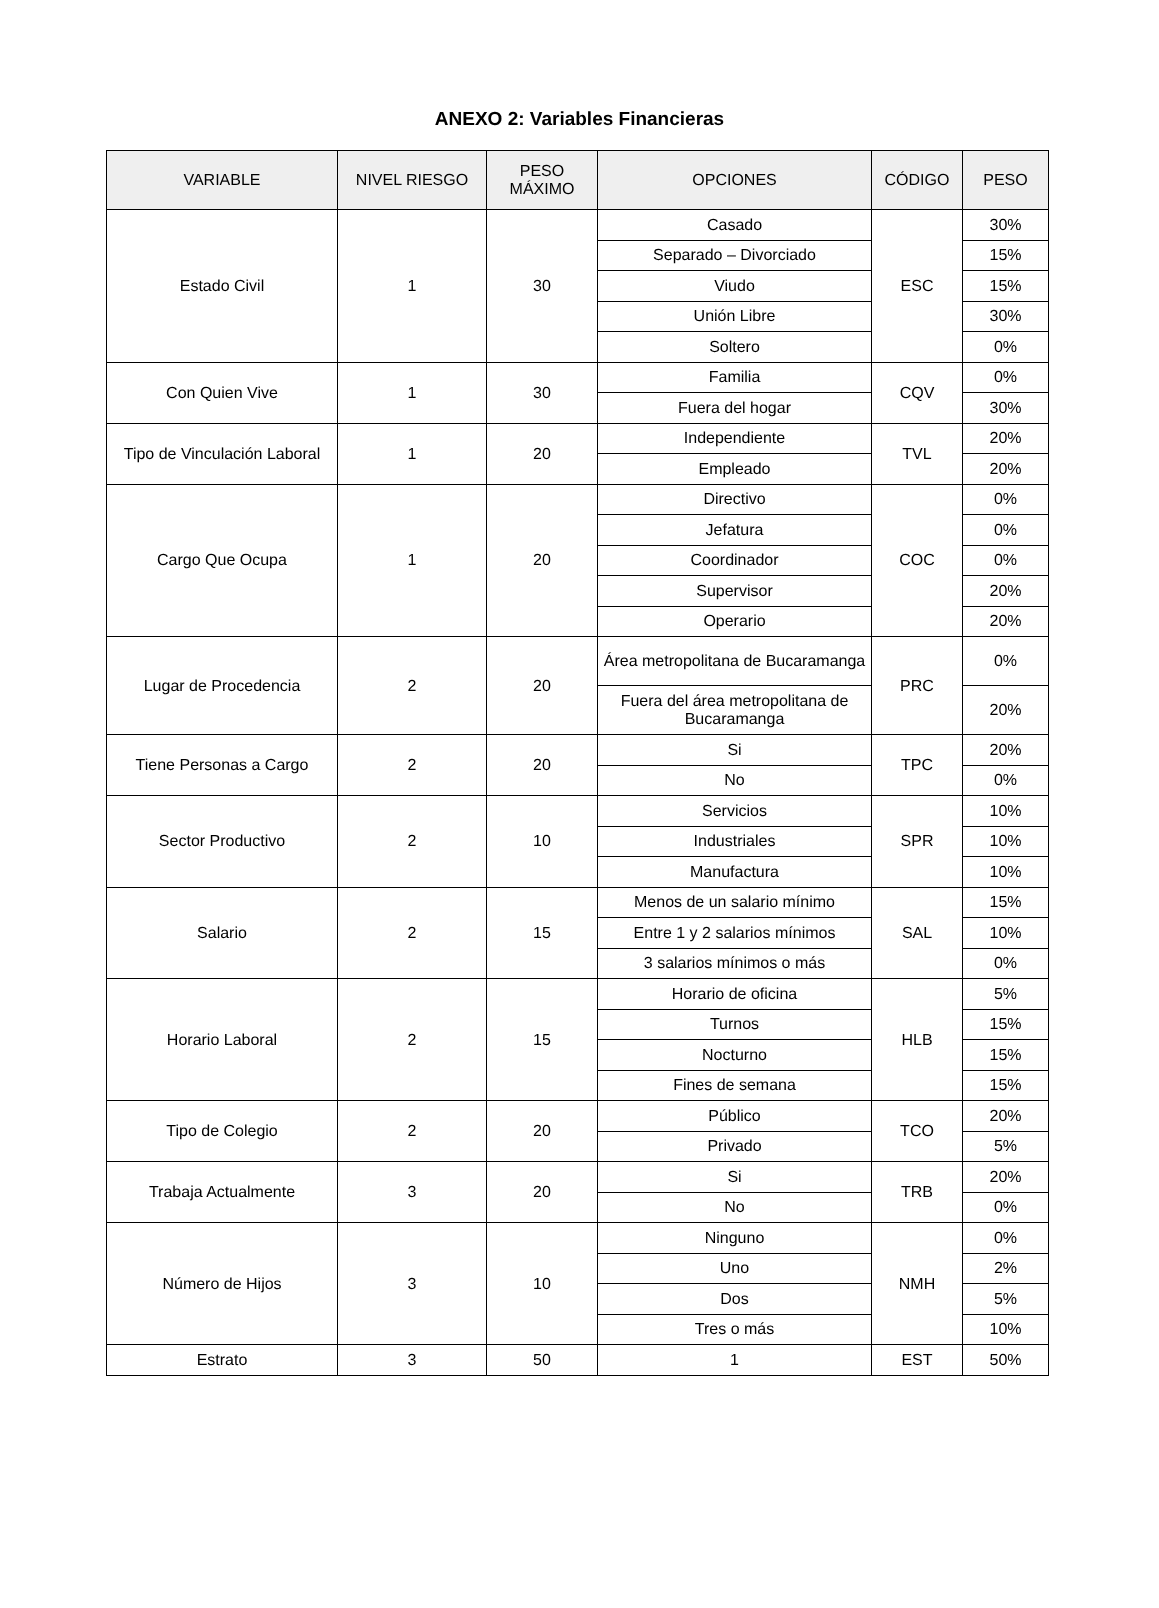ANEXO 2: Variables Financieras
| VARIABLE | NIVEL RIESGO | PESO MÁXIMO | OPCIONES | CÓDIGO | PESO |
| --- | --- | --- | --- | --- | --- |
| Estado Civil | 1 | 30 | Casado | ESC | 30% |
| | | | Separado – Divorciado | | 15% |
| | | | Viudo | | 15% |
| | | | Unión Libre | | 30% |
| | | | Soltero | | 0% |
| Con Quien Vive | 1 | 30 | Familia | CQV | 0% |
| | | | Fuera del hogar | | 30% |
| Tipo de Vinculación Laboral | 1 | 20 | Independiente | TVL | 20% |
| | | | Empleado | | 20% |
| Cargo Que Ocupa | 1 | 20 | Directivo | COC | 0% |
| | | | Jefatura | | 0% |
| | | | Coordinador | | 0% |
| | | | Supervisor | | 20% |
| | | | Operario | | 20% |
| Lugar de Procedencia | 2 | 20 | Área metropolitana de Bucaramanga | PRC | 0% |
| | | | Fuera del área metropolitana de Bucaramanga | | 20% |
| Tiene Personas a Cargo | 2 | 20 | Si | TPC | 20% |
| | | | No | | 0% |
| Sector Productivo | 2 | 10 | Servicios | SPR | 10% |
| | | | Industriales | | 10% |
| | | | Manufactura | | 10% |
| Salario | 2 | 15 | Menos de un salario mínimo | SAL | 15% |
| | | | Entre 1 y 2 salarios mínimos | | 10% |
| | | | 3 salarios mínimos o más | | 0% |
| Horario Laboral | 2 | 15 | Horario de oficina | HLB | 5% |
| | | | Turnos | | 15% |
| | | | Nocturno | | 15% |
| | | | Fines de semana | | 15% |
| Tipo de Colegio | 2 | 20 | Público | TCO | 20% |
| | | | Privado | | 5% |
| Trabaja Actualmente | 3 | 20 | Si | TRB | 20% |
| | | | No | | 0% |
| Número de Hijos | 3 | 10 | Ninguno | NMH | 0% |
| | | | Uno | | 2% |
| | | | Dos | | 5% |
| | | | Tres o más | | 10% |
| Estrato | 3 | 50 | 1 | EST | 50% |